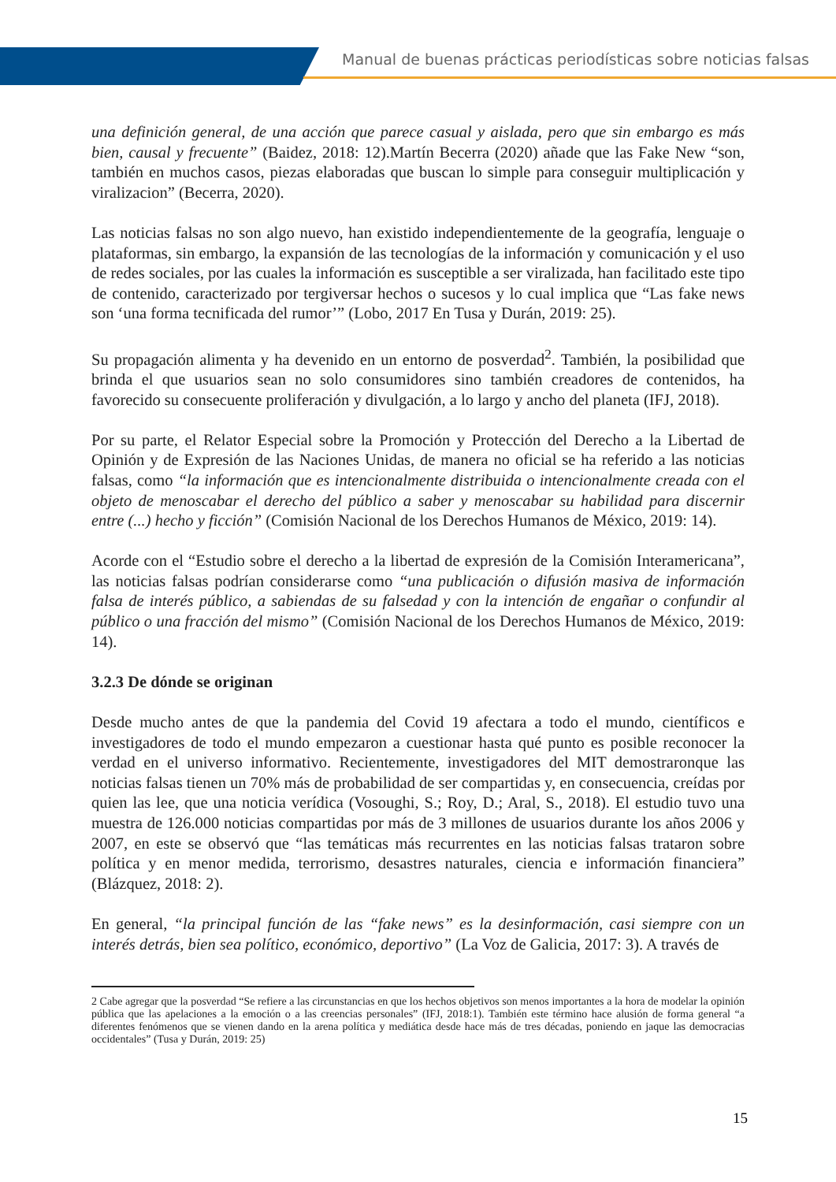Manual de buenas prácticas periodísticas sobre noticias falsas
una definición general, de una acción que parece casual y aislada, pero que sin embargo es más bien, causal y frecuente” (Baidez, 2018: 12).Martín Becerra (2020) añade que las Fake New “son, también en muchos casos, piezas elaboradas que buscan lo simple para conseguir multiplicación y viralizacion” (Becerra, 2020).
Las noticias falsas no son algo nuevo, han existido independientemente de la geografía, lenguaje o plataformas, sin embargo, la expansión de las tecnologías de la información y comunicación y el uso de redes sociales, por las cuales la información es susceptible a ser viralizada, han facilitado este tipo de contenido, caracterizado por tergiversar hechos o sucesos y lo cual implica que “Las fake news son ‘una forma tecnificada del rumor’” (Lobo, 2017 En Tusa y Durán, 2019: 25).
Su propagación alimenta y ha devenido en un entorno de posverdad<sup>2</sup>. También, la posibilidad que brinda el que usuarios sean no solo consumidores sino también creadores de contenidos, ha favorecido su consecuente proliferación y divulgación, a lo largo y ancho del planeta (IFJ, 2018).
Por su parte, el Relator Especial sobre la Promoción y Protección del Derecho a la Libertad de Opinión y de Expresión de las Naciones Unidas, de manera no oficial se ha referido a las noticias falsas, como “la información que es intencionalmente distribuida o intencionalmente creada con el objeto de menoscabar el derecho del público a saber y menoscabar su habilidad para discernir entre (...) hecho y ficción” (Comisión Nacional de los Derechos Humanos de México, 2019: 14).
Acorde con el “Estudio sobre el derecho a la libertad de expresión de la Comisión Interamericana”, las noticias falsas podrían considerarse como “una publicación o difusión masiva de información falsa de interés público, a sabiendas de su falsedad y con la intención de engañar o confundir al público o una fracción del mismo” (Comisión Nacional de los Derechos Humanos de México, 2019: 14).
3.2.3 De dónde se originan
Desde mucho antes de que la pandemia del Covid 19 afectara a todo el mundo, científicos e investigadores de todo el mundo empezaron a cuestionar hasta qué punto es posible reconocer la verdad en el universo informativo. Recientemente, investigadores del MIT demostraronque las noticias falsas tienen un 70% más de probabilidad de ser compartidas y, en consecuencia, creídas por quien las lee, que una noticia verídica (Vosoughi, S.; Roy, D.; Aral, S., 2018). El estudio tuvo una muestra de 126.000 noticias compartidas por más de 3 millones de usuarios durante los años 2006 y 2007, en este se observó que “las temáticas más recurrentes en las noticias falsas trataron sobre política y en menor medida, terrorismo, desastres naturales, ciencia e información financiera” (Blázquez, 2018: 2).
En general, “la principal función de las “fake news” es la desinformación, casi siempre con un interés detrás, bien sea político, económico, deportivo” (La Voz de Galicia, 2017: 3). A través de
2 Cabe agregar que la posverdad “Se refiere a las circunstancias en que los hechos objetivos son menos importantes a la hora de modelar la opinión pública que las apelaciones a la emoción o a las creencias personales” (IFJ, 2018:1). También este término hace alusión de forma general “a diferentes fenómenos que se vienen dando en la arena política y mediática desde hace más de tres décadas, poniendo en jaque las democracias occidentales” (Tusa y Durán, 2019: 25)
15